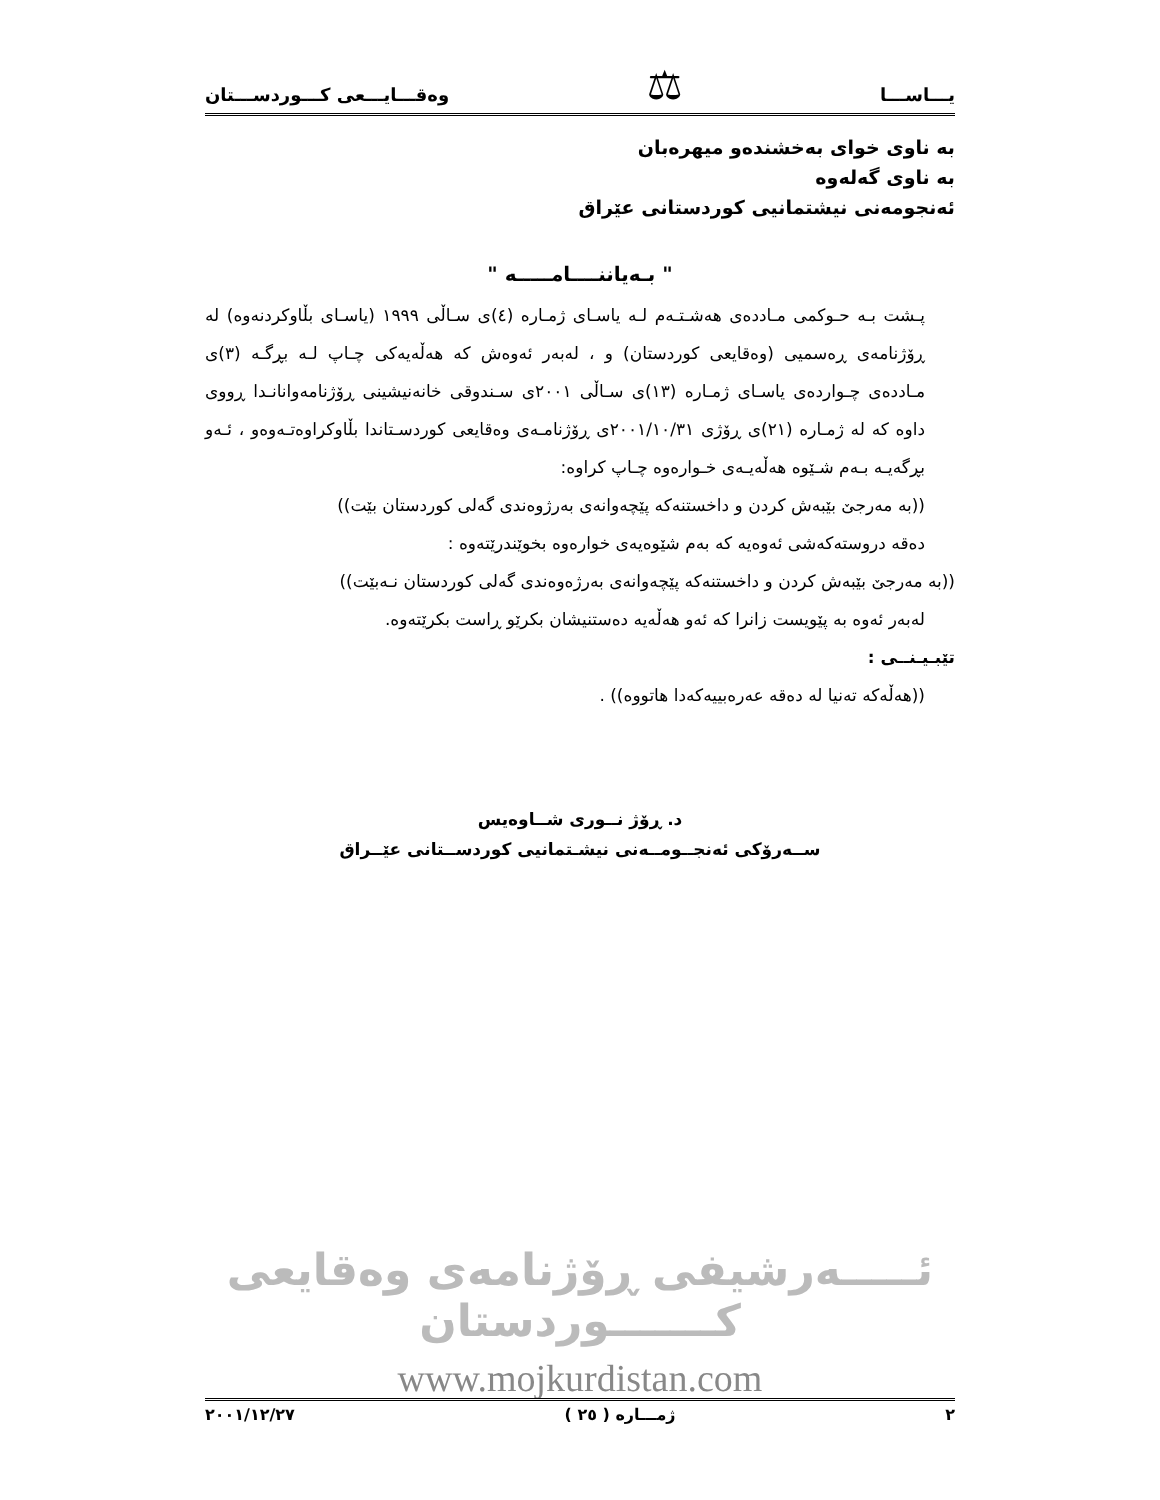یـــاســـا ⚖ وەقـــایـــعی کـــوردســـتان
بە ناوی خوای بەخشندەو میهرەبان
بە ناوی گەلەوە
ئەنجومەنی نیشتمانیی کوردستانی عێراق
" بـەیاننــــامـــــە "
پـشت بـە حـوکمی مـاددەی هەشـتـەم لـە یاسـای ژمـارە (٤)ی سـاڵی ١٩٩٩ (یاسـای بڵاوکردنەوە) لە ڕۆژنامەی ڕەسمیی (وەقایعی کوردستان) و ، لەبەر ئەوەش کە هەڵەیەکی چـاپ لـە بڕگـە (٣)ی مـاددەی چـواردەی یاسـای ژمـارە (١٣)ی سـاڵی ٢٠٠١ی سـندوقی خانەنیشینی ڕۆژنامەوانانـدا ڕووی داوە کە لە ژمـارە (٢١)ی ڕۆژی ٢٠٠١/١٠/٣١ی ڕۆژنامـەی وەقایعی کوردسـتاندا بڵاوکراوەتـەوەو ، ئـەو بڕگەیـە بـەم شـێوە هەڵەیـەی خـوارەوە چـاپ کراوە:
((بە مەرجێ بێبەش کردن و داخستنەکە پێچەوانەی بەرژوەندی گەلی کوردستان بێت))
دەقە دروستەکەشی ئەوەیە کە بەم شێوەیەی خوارەوە بخوێندرێتەوە :
((بە مەرجێ بێبەش کردن و داخستنەکە پێچەوانەی بەرژەوەندی گەلی کوردستان نـەبێت))
لەبەر ئەوە بە پێویست زانرا کە ئەو هەڵەیە دەستنیشان بکرێو ڕاست بکرێتەوە.
تێبـیـنــی :
((هەڵەکە تەنیا لە دەقە عەرەبییەکەدا هاتووە)) .
د. ڕۆژ نــوری شــاوەیس
ســەرۆکی ئەنجــومــەنی نیشـتمانیی کوردســتانی عێــراق
ئـــــەرشیفی ڕۆژنامەی وەقایعی کـــــــوردستان
www.mojkurdistan.com
٢ ژمـــارە ( ٢٥ ) ٢٠٠١/١٢/٢٧